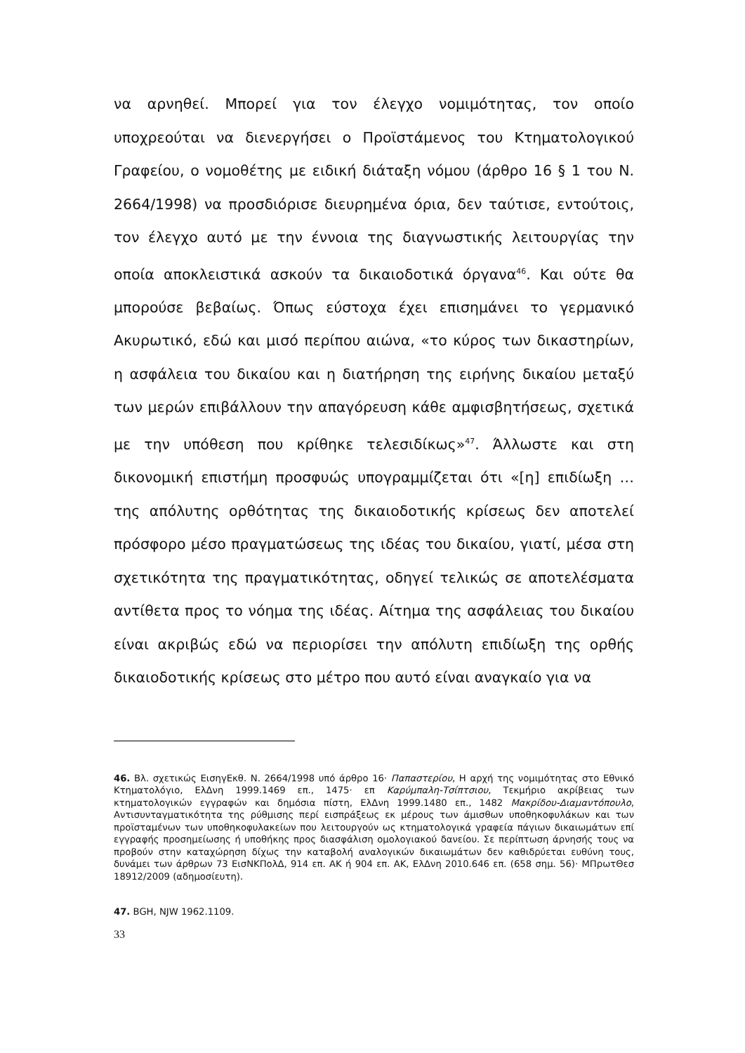να αρνηθεί. Μπορεί για τον έλεγχο νομιμότητας, τον οποίο υποχρεούται να διενεργήσει ο Προϊστάμενος του Κτηματολογικού Γραφείου, ο νομοθέτης με ειδική διάταξη νόμου (άρθρο 16 § 1 του Ν. 2664/1998) να προσδιόρισε διευρημένα όρια, δεν ταύτισε, εντούτοις, τον έλεγχο αυτό με την έννοια της διαγνωστικής λειτουργίας την οποία αποκλειστικά ασκούν τα δικαιοδοτικά όργανα<sup>46</sup>. Και ούτε θα μπορούσε βεβαίως. Όπως εύστοχα έχει επισημάνει το γερμανικό Ακυρωτικό, εδώ και μισό περίπου αιώνα, «το κύρος των δικαστηρίων, η ασφάλεια του δικαίου και η διατήρηση της ειρήνης δικαίου μεταξύ των μερών επιβάλλουν την απαγόρευση κάθε αμφισβητήσεως, σχετικά με την υπόθεση που κρίθηκε τελεσιδίκως»<sup>47</sup>. Άλλωστε και στη δικονομική επιστήμη προσφυώς υπογραμμίζεται ότι «[η] επιδίωξη … της απόλυτης ορθότητας της δικαιοδοτικής κρίσεως δεν αποτελεί πρόσφορο μέσο πραγματώσεως της ιδέας του δικαίου, γιατί, μέσα στη σχετικότητα της πραγματικότητας, οδηγεί τελικώς σε αποτελέσματα αντίθετα προς το νόημα της ιδέας. Αίτημα της ασφάλειας του δικαίου είναι ακριβώς εδώ να περιορίσει την απόλυτη επιδίωξη της ορθής δικαιοδοτικής κρίσεως στο μέτρο που αυτό είναι αναγκαίο για να
46. Βλ. σχετικώς ΕισηγΕκθ. Ν. 2664/1998 υπό άρθρο 16· Παπαστερίου, Η αρχή της νομιμότητας στο Εθνικό Κτηματολόγιο, ΕλΔνη 1999.1469 επ., 1475· επ Καρύμπαλη-Τσίπτσιου, Τεκμήριο ακρίβειας των κτηματολογικών εγγραφών και δημόσια πίστη, ΕλΔνη 1999.1480 επ., 1482 Μακρίδου-Διαμαντόπουλο, Αντισυνταγματικότητα της ρύθμισης περί εισπράξεως εκ μέρους των άμισθων υποθηκοφυλάκων και των προϊσταμένων των υποθηκοφυλακείων που λειτουργούν ως κτηματολογικά γραφεία πάγιων δικαιωμάτων επί εγγραφής προσημείωσης ή υποθήκης προς διασφάλιση ομολογιακού δανείου. Σε περίπτωση άρνησής τους να προβούν στην καταχώρηση δίχως την καταβολή αναλογικών δικαιωμάτων δεν καθιδρύεται ευθύνη τους, δυνάμει των άρθρων 73 ΕισΝΚΠολΔ, 914 επ. ΑΚ ή 904 επ. ΑΚ, ΕλΔνη 2010.646 επ. (658 σημ. 56)· ΜΠρωτΘεσ 18912/2009 (αδημοσίευτη).
47. BGH, NJW 1962.1109.
33